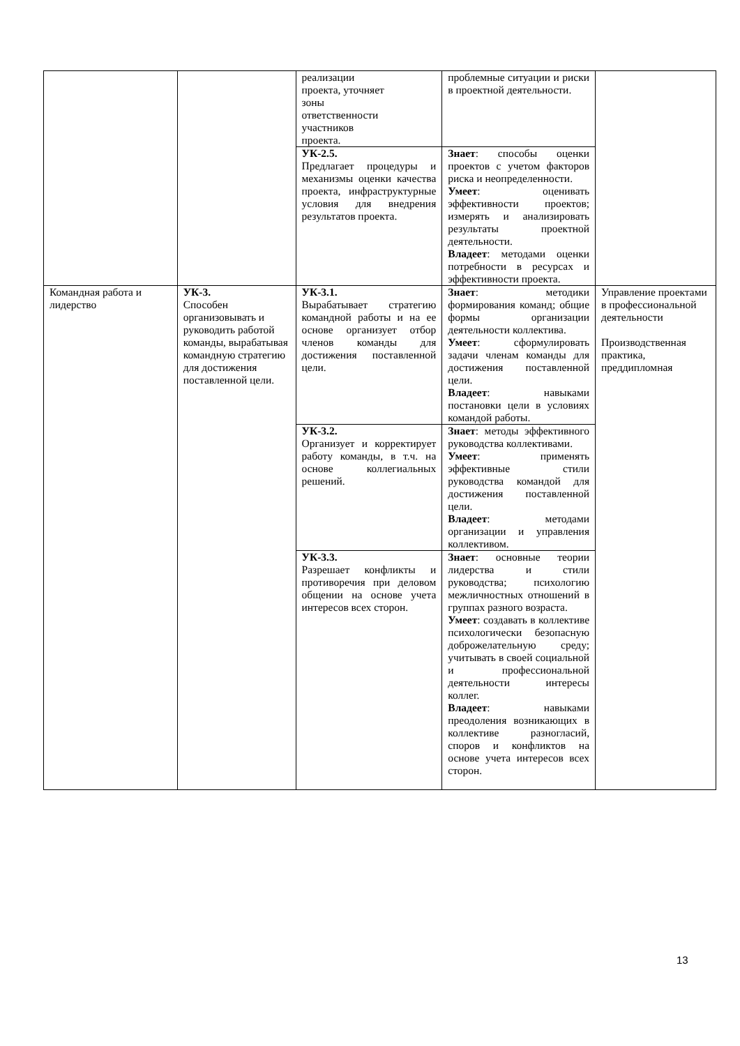| | | реализации проекта, уточняет зоны ответственности участников проекта. | проблемные ситуации и риски в проектной деятельности. | |
| | | УК-2.5. Предлагает процедуры и механизмы оценки качества проекта, инфраструктурные условия для внедрения результатов проекта. | Знает : способы оценки проектов с учетом факторов риска и неопределенности. Умеет : оценивать эффективности проектов; измерять и анализировать результаты проектной деятельности. Владеет : методами оценки потребности в ресурсах и эффективности проекта. | |
| Командная работа и лидерство | УК-3. Способен организовывать и руководить работой команды, вырабатывая командную стратегию для достижения поставленной цели. | УК-3.1. Вырабатывает стратегию командной работы и на ее основе организует отбор членов команды для достижения поставленной цели. | Знает : методики формирования команд; общие формы организации деятельности коллектива. Умеет : сформулировать задачи членам команды для достижения поставленной цели. Владеет : навыками постановки цели в условиях командой работы. | Управление проектами в профессиональной деятельности Производственная практика, преддипломная |
| | | УК-3.2. Организует и корректирует работу команды, в т.ч. на основе коллегиальных решений. | Знает : методы эффективного руководства коллективами. Умеет : применять эффективные стили руководства командой для достижения поставленной цели. Владеет : методами организации и управления коллективом. | |
| | | УК-3.3. Разрешает конфликты и противоречия при деловом общении на основе учета интересов всех сторон. | Знает : основные теории лидерства и стили руководства; психологию межличностных отношений в группах разного возраста. Умеет : создавать в коллективе психологически безопасную доброжелательную среду; учитывать в своей социальной и профессиональной деятельности интересы коллег. Владеет : навыками преодоления возникающих в коллективе разногласий, споров и конфликтов на основе учета интересов всех сторон. | |
13